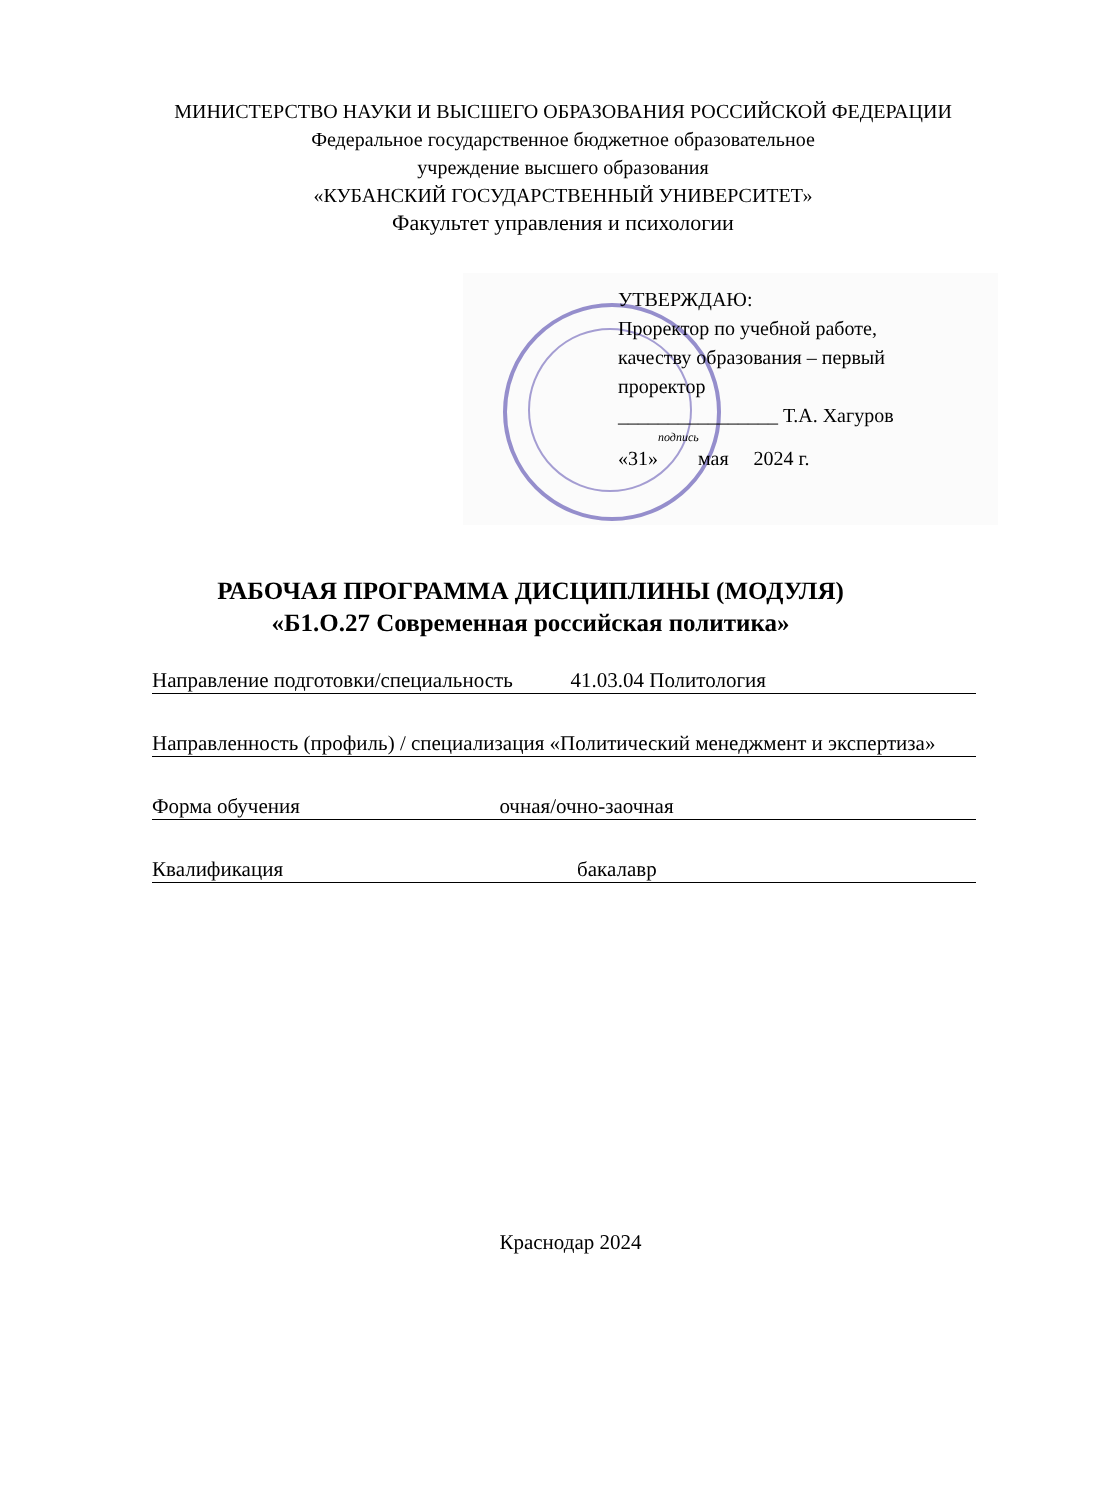МИНИСТЕРСТВО НАУКИ И ВЫСШЕГО ОБРАЗОВАНИЯ РОССИЙСКОЙ ФЕДЕРАЦИИ
Федеральное государственное бюджетное образовательное
учреждение высшего образования
«КУБАНСКИЙ ГОСУДАРСТВЕННЫЙ УНИВЕРСИТЕТ»
Факультет управления и психологии
УТВЕРЖДАЮ:
Проректор по учебной работе,
качеству образования – первый
проректор
________________ Т.А. Хагуров
подпись
«31» мая 2024 г.
РАБОЧАЯ ПРОГРАММА ДИСЦИПЛИНЫ (МОДУЛЯ)
«Б1.О.27 Современная российская политика»
Направление подготовки/специальность 41.03.04 Политология
Направленность (профиль) / специализация «Политический менеджмент и экспертиза»
Форма обучения очная/очно-заочная
Квалификация бакалавр
Краснодар 2024